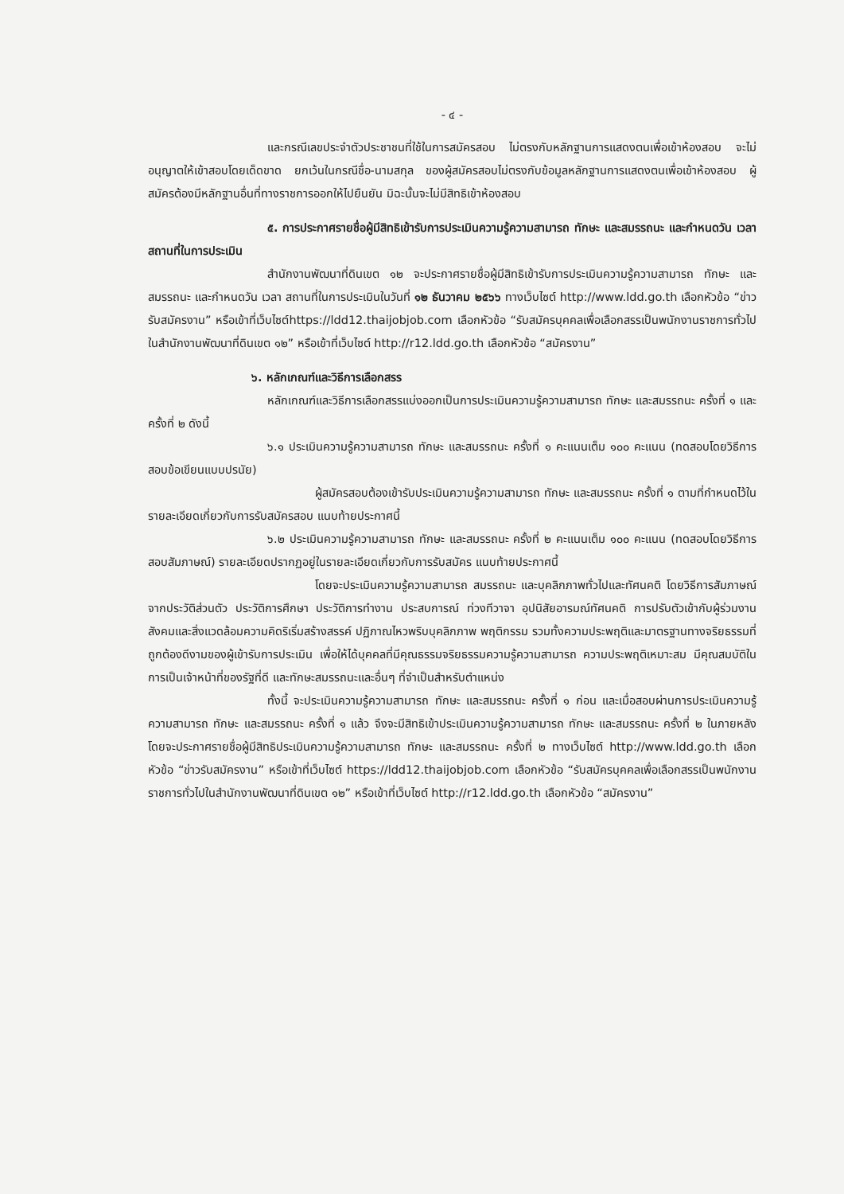- ๔ -
และกรณีเลขประจำตัวประชาชนที่ใช้ในการสมัครสอบ ไม่ตรงกับหลักฐานการแสดงตนเพื่อเข้าห้องสอบ จะไม่อนุญาตให้เข้าสอบโดยเด็ดขาด ยกเว้นในกรณีชื่อ-นามสกุล ของผู้สมัครสอบไม่ตรงกับข้อมูลหลักฐานการแสดงตนเพื่อเข้าห้องสอบ ผู้สมัครต้องมีหลักฐานอื่นที่ทางราชการออกให้ไปยืนยัน มิฉะนั้นจะไม่มีสิทธิเข้าห้องสอบ
๕. การประกาศรายชื่อผู้มีสิทธิเข้ารับการประเมินความรู้ความสามารถ ทักษะ และสมรรถนะ และกำหนดวัน เวลา สถานที่ในการประเมิน
สำนักงานพัฒนาที่ดินเขต ๑๒ จะประกาศรายชื่อผู้มีสิทธิเข้ารับการประเมินความรู้ความสามารถ ทักษะ และสมรรถนะ และกำหนดวัน เวลา สถานที่ในการประเมินในวันที่ ๑๒ ธันวาคม ๒๕๖๖ ทางเว็บไซต์ http://www.ldd.go.th เลือกหัวข้อ “ข่าวรับสมัครงาน” หรือเข้าที่เว็บไซต์https://ldd12.thaijobjob.com เลือกหัวข้อ “รับสมัครบุคคลเพื่อเลือกสรรเป็นพนักงานราชการทั่วไปในสำนักงานพัฒนาที่ดินเขต ๑๒” หรือเข้าที่เว็บไซต์ http://r12.ldd.go.th เลือกหัวข้อ “สมัครงาน”
๖. หลักเกณฑ์และวิธีการเลือกสรร
หลักเกณฑ์และวิธีการเลือกสรรแบ่งออกเป็นการประเมินความรู้ความสามารถ ทักษะ และสมรรถนะ ครั้งที่ ๑ และครั้งที่ ๒ ดังนี้
๖.๑ ประเมินความรู้ความสามารถ ทักษะ และสมรรถนะ ครั้งที่ ๑ คะแนนเต็ม ๑๐๐ คะแนน (ทดสอบโดยวิธีการสอบข้อเขียนแบบปรนัย)
ผู้สมัครสอบต้องเข้ารับประเมินความรู้ความสามารถ ทักษะ และสมรรถนะ ครั้งที่ ๑ ตามที่กำหนดไว้ในรายละเอียดเกี่ยวกับการรับสมัครสอบ แนบท้ายประกาศนี้
๖.๒ ประเมินความรู้ความสามารถ ทักษะ และสมรรถนะ ครั้งที่ ๒ คะแนนเต็ม ๑๐๐ คะแนน (ทดสอบโดยวิธีการสอบสัมภาษณ์) รายละเอียดปรากฏอยู่ในรายละเอียดเกี่ยวกับการรับสมัคร แนบท้ายประกาศนี้
โดยจะประเมินความรู้ความสามารถ สมรรถนะ และบุคลิกภาพทั่วไปและทัศนคติ โดยวิธีการสัมภาษณ์จากประวัติส่วนตัว ประวัติการศึกษา ประวัติการทำงาน ประสบการณ์ ท่วงทีวาจา อุปนิสัยอารมณ์ทัศนคติ การปรับตัวเข้ากับผู้ร่วมงานสังคมและสิ่งแวดล้อมความคิดริเริ่มสร้างสรรค์ ปฏิภาณไหวพริบบุคลิกภาพ พฤติกรรม รวมทั้งความประพฤติและมาตรฐานทางจริยธรรมที่ถูกต้องดีงามของผู้เข้ารับการประเมิน เพื่อให้ได้บุคคลที่มีคุณธรรมจริยธรรมความรู้ความสามารถ ความประพฤติเหมาะสม มีคุณสมบัติในการเป็นเจ้าหน้าที่ของรัฐที่ดี และทักษะสมรรถนะและอื่นๆ ที่จำเป็นสำหรับตำแหน่ง
ทั้งนี้ จะประเมินความรู้ความสามารถ ทักษะ และสมรรถนะ ครั้งที่ ๑ ก่อน และเมื่อสอบผ่านการประเมินความรู้ความสามารถ ทักษะ และสมรรถนะ ครั้งที่ ๑ แล้ว จึงจะมีสิทธิเข้าประเมินความรู้ความสามารถ ทักษะ และสมรรถนะ ครั้งที่ ๒ ในภายหลัง โดยจะประกาศรายชื่อผู้มีสิทธิประเมินความรู้ความสามารถ ทักษะ และสมรรถนะ ครั้งที่ ๒ ทางเว็บไซต์ http://www.ldd.go.th เลือกหัวข้อ “ข่าวรับสมัครงาน” หรือเข้าที่เว็บไซต์ https://ldd12.thaijobjob.com เลือกหัวข้อ “รับสมัครบุคคลเพื่อเลือกสรรเป็นพนักงานราชการทั่วไปในสำนักงานพัฒนาที่ดินเขต ๑๒” หรือเข้าที่เว็บไซต์ http://r12.ldd.go.th เลือกหัวข้อ “สมัครงาน”